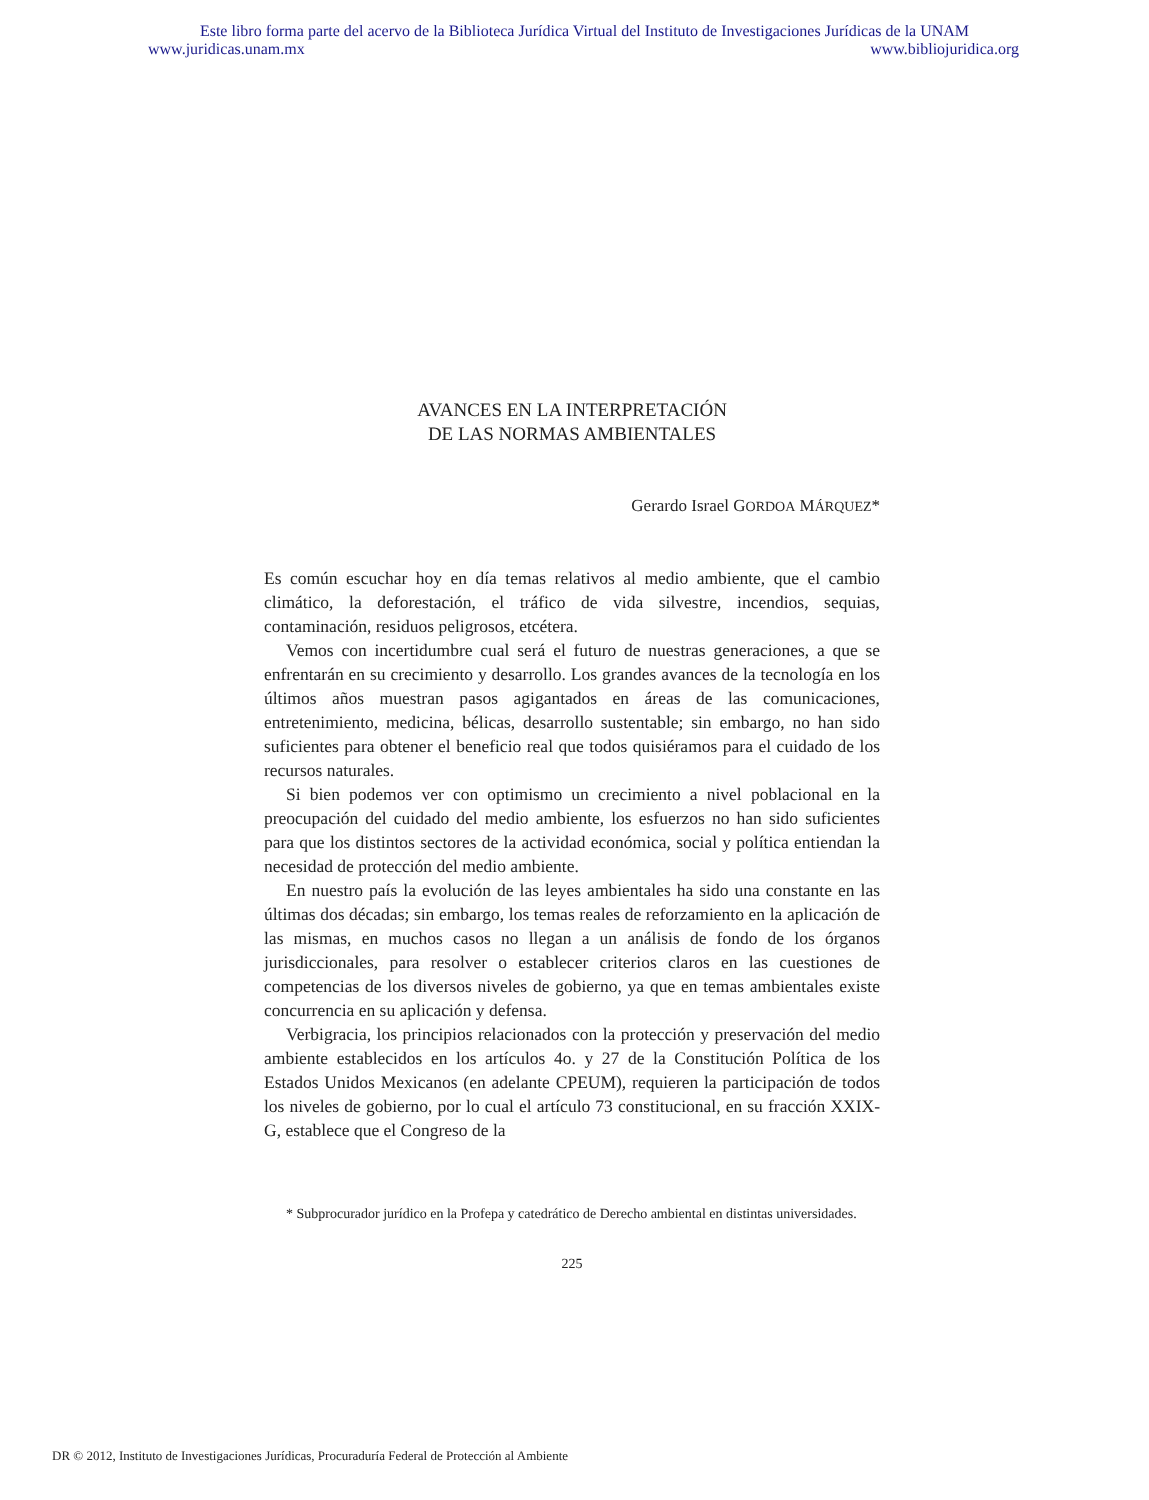Este libro forma parte del acervo de la Biblioteca Jurídica Virtual del Instituto de Investigaciones Jurídicas de la UNAM
www.juridicas.unam.mx www.bibliojuridica.org
AVANCES EN LA INTERPRETACIÓN
DE LAS NORMAS AMBIENTALES
Gerardo Israel GORDOA MÁRQUEZ*
Es común escuchar hoy en día temas relativos al medio ambiente, que el cambio climático, la deforestación, el tráfico de vida silvestre, incendios, sequias, contaminación, residuos peligrosos, etcétera.
Vemos con incertidumbre cual será el futuro de nuestras generaciones, a que se enfrentarán en su crecimiento y desarrollo. Los grandes avances de la tecnología en los últimos años muestran pasos agigantados en áreas de las comunicaciones, entretenimiento, medicina, bélicas, desarrollo sustentable; sin embargo, no han sido suficientes para obtener el beneficio real que todos quisiéramos para el cuidado de los recursos naturales.
Si bien podemos ver con optimismo un crecimiento a nivel poblacional en la preocupación del cuidado del medio ambiente, los esfuerzos no han sido suficientes para que los distintos sectores de la actividad económica, social y política entiendan la necesidad de protección del medio ambiente.
En nuestro país la evolución de las leyes ambientales ha sido una constante en las últimas dos décadas; sin embargo, los temas reales de reforzamiento en la aplicación de las mismas, en muchos casos no llegan a un análisis de fondo de los órganos jurisdiccionales, para resolver o establecer criterios claros en las cuestiones de competencias de los diversos niveles de gobierno, ya que en temas ambientales existe concurrencia en su aplicación y defensa.
Verbigracia, los principios relacionados con la protección y preservación del medio ambiente establecidos en los artículos 4o. y 27 de la Constitución Política de los Estados Unidos Mexicanos (en adelante CPEUM), requieren la participación de todos los niveles de gobierno, por lo cual el artículo 73 constitucional, en su fracción XXIX-G, establece que el Congreso de la
* Subprocurador jurídico en la Profepa y catedrático de Derecho ambiental en distintas universidades.
225
DR © 2012, Instituto de Investigaciones Jurídicas, Procuraduría Federal de Protección al Ambiente